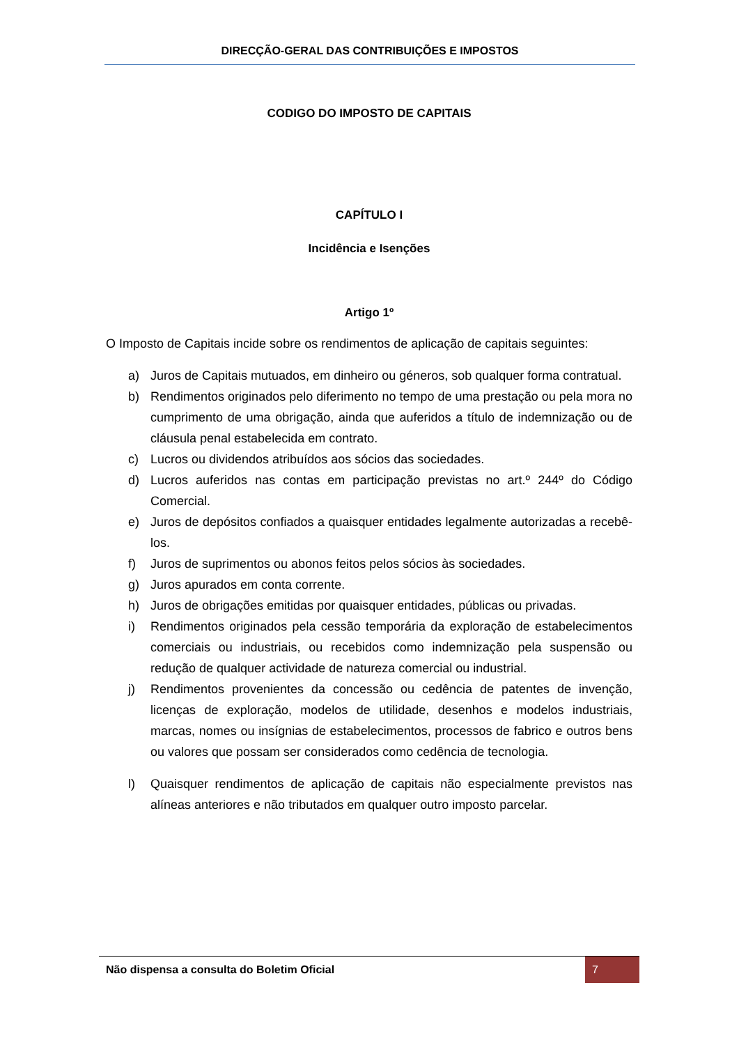DIRECÇÃO-GERAL DAS CONTRIBUIÇÕES E IMPOSTOS
CODIGO DO IMPOSTO DE CAPITAIS
CAPÍTULO I
Incidência e Isenções
Artigo 1º
O Imposto de Capitais incide sobre os rendimentos de aplicação de capitais seguintes:
a) Juros de Capitais mutuados, em dinheiro ou géneros, sob qualquer forma contratual.
b) Rendimentos originados pelo diferimento no tempo de uma prestação ou pela mora no cumprimento de uma obrigação, ainda que auferidos a título de indemnização ou de cláusula penal estabelecida em contrato.
c) Lucros ou dividendos atribuídos aos sócios das sociedades.
d) Lucros auferidos nas contas em participação previstas no art.º 244º do Código Comercial.
e) Juros de depósitos confiados a quaisquer entidades legalmente autorizadas a recebê-los.
f) Juros de suprimentos ou abonos feitos pelos sócios às sociedades.
g) Juros apurados em conta corrente.
h) Juros de obrigações emitidas por quaisquer entidades, públicas ou privadas.
i) Rendimentos originados pela cessão temporária da exploração de estabelecimentos comerciais ou industriais, ou recebidos como indemnização pela suspensão ou redução de qualquer actividade de natureza comercial ou industrial.
j) Rendimentos provenientes da concessão ou cedência de patentes de invenção, licenças de exploração, modelos de utilidade, desenhos e modelos industriais, marcas, nomes ou insígnias de estabelecimentos, processos de fabrico e outros bens ou valores que possam ser considerados como cedência de tecnologia.
l) Quaisquer rendimentos de aplicação de capitais não especialmente previstos nas alíneas anteriores e não tributados em qualquer outro imposto parcelar.
Não dispensa a consulta do Boletim Oficial 7